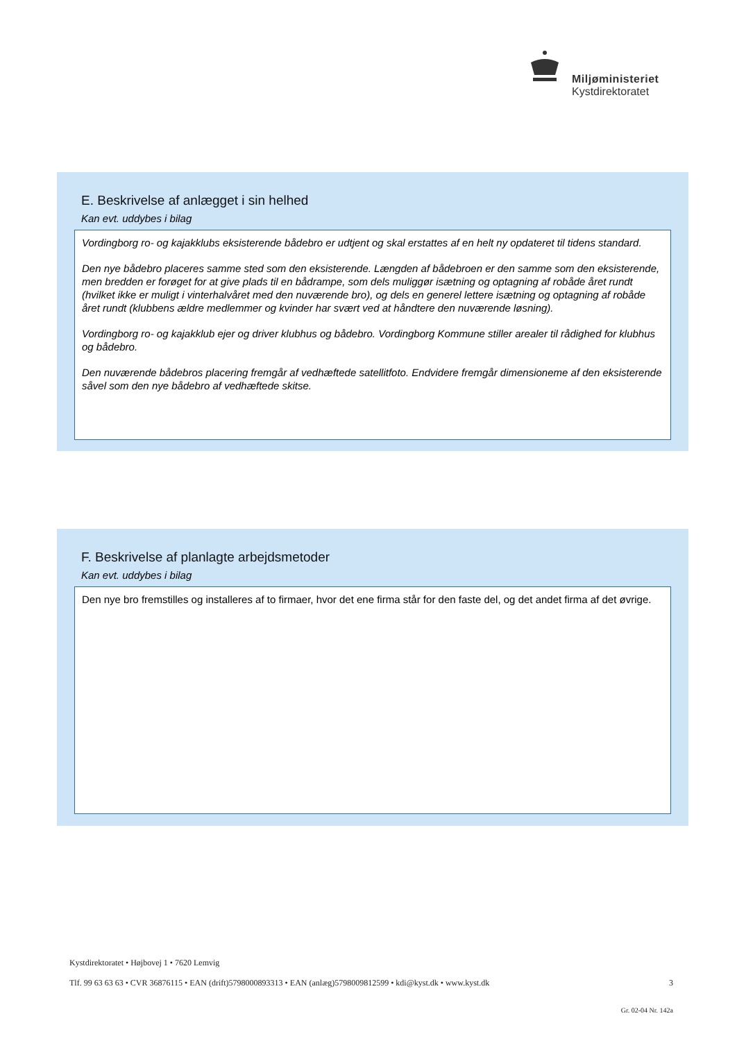Miljøministeriet
Kystdirektoratet
E. Beskrivelse af anlægget i sin helhed
Kan evt. uddybes i bilag
Vordingborg ro- og kajakklubs eksisterende bådebro er udtjent og skal erstattes af en helt ny opdateret til tidens standard.
Den nye bådebro placeres samme sted som den eksisterende. Længden af bådebroen er den samme som den eksisterende, men bredden er forøget for at give plads til en bådrampe, som dels muliggør isætning og optagning af robåde året rundt (hvilket ikke er muligt i vinterhalvåret med den nuværende bro), og dels en generel lettere isætning og optagning af robåde året rundt (klubbens ældre medlemmer og kvinder har svært ved at håndtere den nuværende løsning).
Vordingborg ro- og kajakklub ejer og driver klubhus og bådebro. Vordingborg Kommune stiller arealer til rådighed for klubhus og bådebro.
Den nuværende bådebros placering fremgår af vedhæftede satellitfoto. Endvidere fremgår dimensioneme af den eksisterende såvel som den nye bådebro af vedhæftede skitse.
F. Beskrivelse af planlagte arbejdsmetoder
Kan evt. uddybes i bilag
Den nye bro fremstilles og installeres af to firmaer, hvor det ene firma står for den faste del, og det andet firma af det øvrige.
Kystdirektoratet • Højbovej 1 • 7620 Lemvig
Tlf. 99 63 63 63 • CVR 36876115 • EAN (drift)5798000893313 • EAN (anlæg)5798009812599 • kdi@kyst.dk • www.kyst.dk 3
Gr. 02-04 Nr. 142a